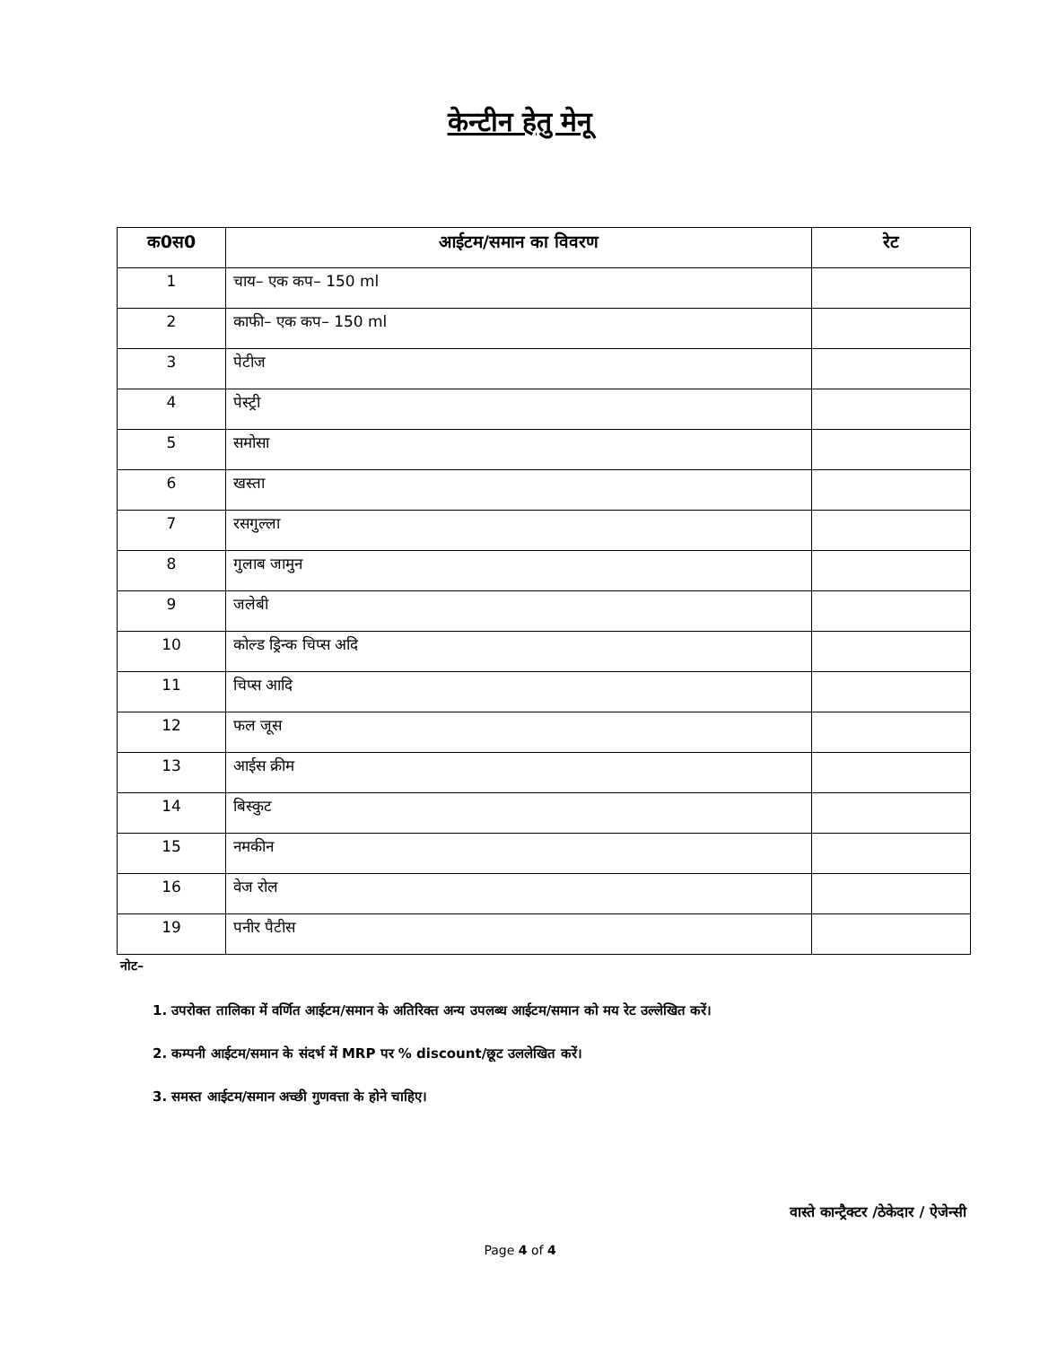केन्टीन हेतु मेनू
| क0स0 | आईटम/समान का विवरण | रेट |
| --- | --- | --- |
| 1 | चाय– एक कप– 150 ml | |
| 2 | काफी– एक कप– 150 ml | |
| 3 | पेटीज | |
| 4 | पेस्ट्री | |
| 5 | समोसा | |
| 6 | खस्ता | |
| 7 | रसगुल्ला | |
| 8 | गुलाब जामुन | |
| 9 | जलेबी | |
| 10 | कोल्ड ड्रिन्क चिप्स अदि | |
| 11 | चिप्स आदि | |
| 12 | फल जूस | |
| 13 | आईस क्रीम | |
| 14 | बिस्कुट | |
| 15 | नमकीन | |
| 16 | वेज रोल | |
| 19 | पनीर पैटीस | |
नोट–
1. उपरोक्त तालिका में वर्णित आईटम/समान के अतिरिक्त अन्य उपलब्ध आईटम/समान को मय रेट उल्लेखित करें।
2. कम्पनी आईटम/समान के संदर्भ में MRP पर % discount/छूट उललेखित करें।
3. समस्त आईटम/समान अच्छी गुणवत्ता के होने चाहिए।
वास्ते कान्ट्रैक्टर /ठेकेदार / ऐजेन्सी
Page 4 of 4